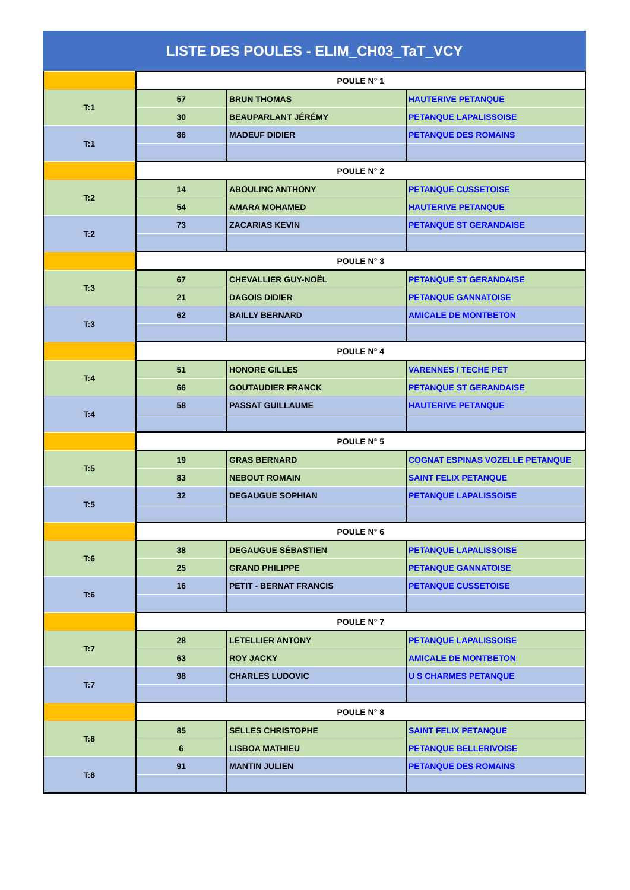LISTE DES POULES - ELIM_CH03_TaT_VCY
| | POULE N° 1 | | |
| T:1 | 57 | BRUN THOMAS | HAUTERIVE PETANQUE |
| | 30 | BEAUPARLANT JÉRÉMY | PETANQUE LAPALISSOISE |
| T:1 | 86 | MADEUF DIDIER | PETANQUE DES ROMAINS |
| | POULE N° 2 | | |
| T:2 | 14 | ABOULINC ANTHONY | PETANQUE CUSSETOISE |
| | 54 | AMARA MOHAMED | HAUTERIVE PETANQUE |
| T:2 | 73 | ZACARIAS KEVIN | PETANQUE ST GERANDAISE |
| | POULE N° 3 | | |
| T:3 | 67 | CHEVALLIER GUY-NOËL | PETANQUE ST GERANDAISE |
| | 21 | DAGOIS DIDIER | PETANQUE GANNATOISE |
| T:3 | 62 | BAILLY BERNARD | AMICALE DE MONTBETON |
| | POULE N° 4 | | |
| T:4 | 51 | HONORE GILLES | VARENNES / TECHE PET |
| | 66 | GOUTAUDIER FRANCK | PETANQUE ST GERANDAISE |
| T:4 | 58 | PASSAT GUILLAUME | HAUTERIVE PETANQUE |
| | POULE N° 5 | | |
| T:5 | 19 | GRAS BERNARD | COGNAT ESPINAS VOZELLE PETANQUE |
| | 83 | NEBOUT ROMAIN | SAINT FELIX PETANQUE |
| T:5 | 32 | DEGAUGUE SOPHIAN | PETANQUE LAPALISSOISE |
| | POULE N° 6 | | |
| T:6 | 38 | DEGAUGUE SÉBASTIEN | PETANQUE LAPALISSOISE |
| | 25 | GRAND PHILIPPE | PETANQUE GANNATOISE |
| T:6 | 16 | PETIT - BERNAT FRANCIS | PETANQUE CUSSETOISE |
| | POULE N° 7 | | |
| T:7 | 28 | LETELLIER ANTONY | PETANQUE LAPALISSOISE |
| | 63 | ROY JACKY | AMICALE DE MONTBETON |
| T:7 | 98 | CHARLES LUDOVIC | U S CHARMES PETANQUE |
| | POULE N° 8 | | |
| T:8 | 85 | SELLES CHRISTOPHE | SAINT FELIX PETANQUE |
| | 6 | LISBOA MATHIEU | PETANQUE BELLERIVOISE |
| T:8 | 91 | MANTIN JULIEN | PETANQUE DES ROMAINS |